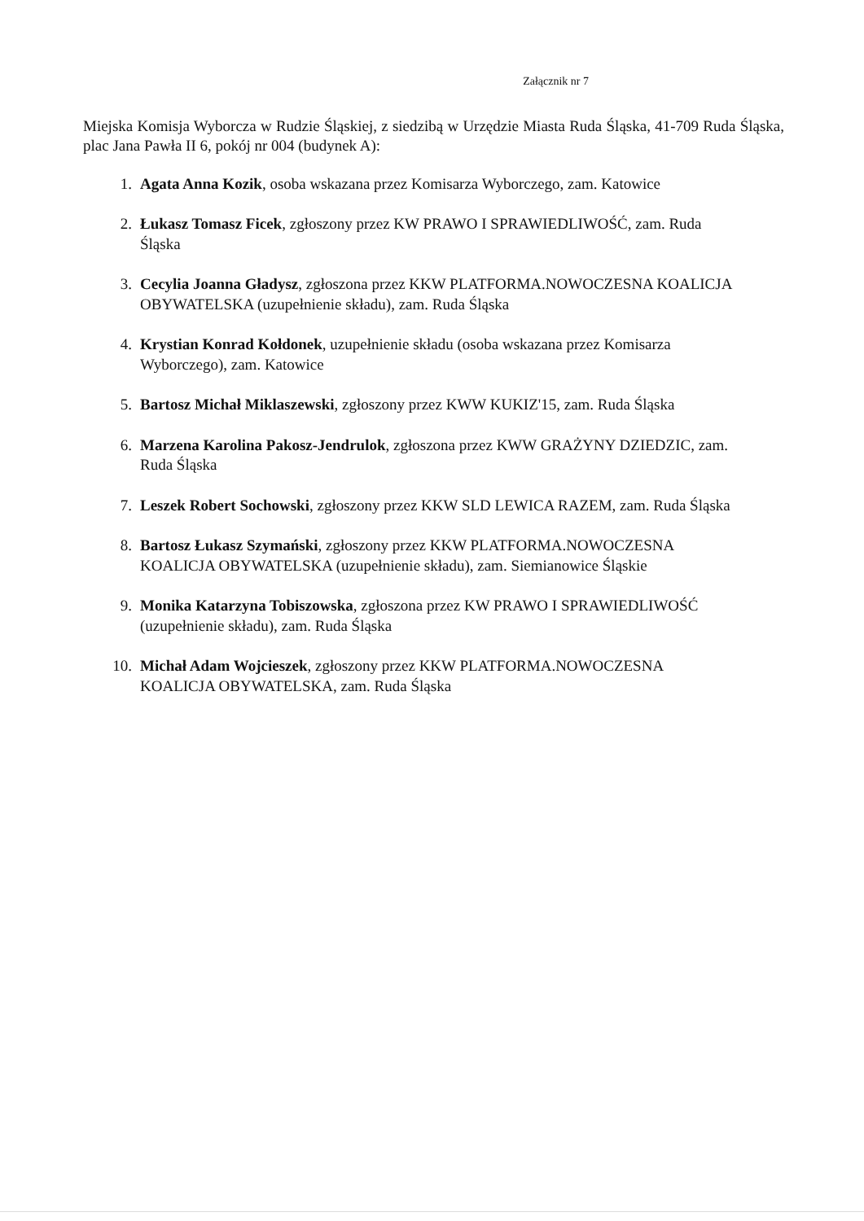Załącznik nr 7
Miejska Komisja Wyborcza w Rudzie Śląskiej, z siedzibą w Urzędzie Miasta Ruda Śląska, 41-709 Ruda Śląska, plac Jana Pawła II 6, pokój nr 004 (budynek A):
1. Agata Anna Kozik, osoba wskazana przez Komisarza Wyborczego, zam. Katowice
2. Łukasz Tomasz Ficek, zgłoszony przez KW PRAWO I SPRAWIEDLIWOŚĆ, zam. Ruda Śląska
3. Cecylia Joanna Gładysz, zgłoszona przez KKW PLATFORMA.NOWOCZESNA KOALICJA OBYWATELSKA (uzupełnienie składu), zam. Ruda Śląska
4. Krystian Konrad Kołdonek, uzupełnienie składu (osoba wskazana przez Komisarza Wyborczego), zam. Katowice
5. Bartosz Michał Miklaszewski, zgłoszony przez KWW KUKIZ'15, zam. Ruda Śląska
6. Marzena Karolina Pakosz-Jendrulok, zgłoszona przez KWW GRAŻYNY DZIEDZIC, zam. Ruda Śląska
7. Leszek Robert Sochowski, zgłoszony przez KKW SLD LEWICA RAZEM, zam. Ruda Śląska
8. Bartosz Łukasz Szymański, zgłoszony przez KKW PLATFORMA.NOWOCZESNA KOALICJA OBYWATELSKA (uzupełnienie składu), zam. Siemianowice Śląskie
9. Monika Katarzyna Tobiszowska, zgłoszona przez KW PRAWO I SPRAWIEDLIWOŚĆ (uzupełnienie składu), zam. Ruda Śląska
10. Michał Adam Wojcieszek, zgłoszony przez KKW PLATFORMA.NOWOCZESNA KOALICJA OBYWATELSKA, zam. Ruda Śląska